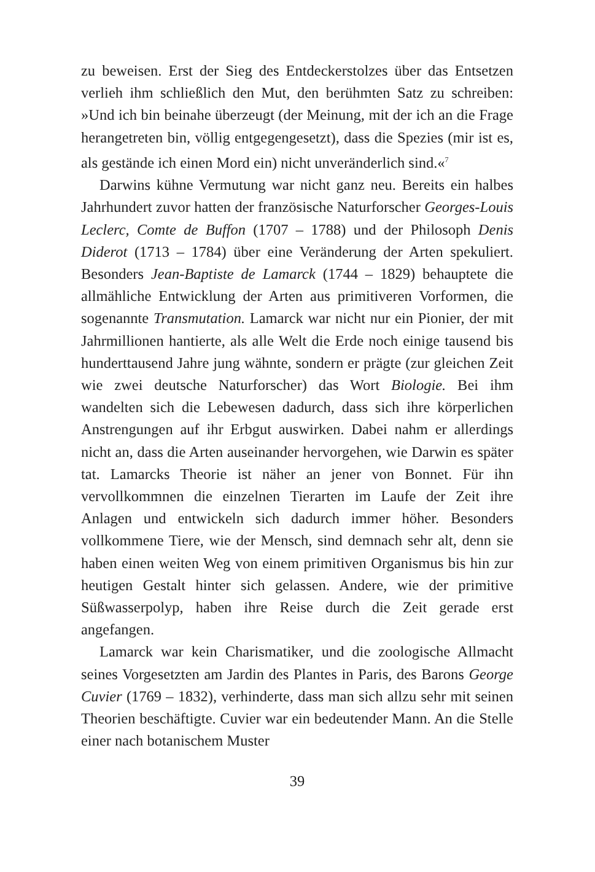zu beweisen. Erst der Sieg des Entdeckerstolzes über das Entsetzen verlieh ihm schließlich den Mut, den berühmten Satz zu schreiben: »Und ich bin beinahe überzeugt (der Meinung, mit der ich an die Frage herangetreten bin, völlig entgegengesetzt), dass die Spezies (mir ist es, als gestände ich einen Mord ein) nicht unveränderlich sind.«<sup>7</sup>
Darwins kühne Vermutung war nicht ganz neu. Bereits ein halbes Jahrhundert zuvor hatten der französische Naturforscher Georges-Louis Leclerc, Comte de Buffon (1707 – 1788) und der Philosoph Denis Diderot (1713 – 1784) über eine Veränderung der Arten spekuliert. Besonders Jean-Baptiste de Lamarck (1744 – 1829) behauptete die allmähliche Entwicklung der Arten aus primitiveren Vorformen, die sogenannte Transmutation. Lamarck war nicht nur ein Pionier, der mit Jahrmillionen hantierte, als alle Welt die Erde noch einige tausend bis hunderttausend Jahre jung wähnte, sondern er prägte (zur gleichen Zeit wie zwei deutsche Naturforscher) das Wort Biologie. Bei ihm wandelten sich die Lebewesen dadurch, dass sich ihre körperlichen Anstrengungen auf ihr Erbgut auswirken. Dabei nahm er allerdings nicht an, dass die Arten auseinander hervorgehen, wie Darwin es später tat. Lamarcks Theorie ist näher an jener von Bonnet. Für ihn vervollkommnen die einzelnen Tierarten im Laufe der Zeit ihre Anlagen und entwickeln sich dadurch immer höher. Besonders vollkommene Tiere, wie der Mensch, sind demnach sehr alt, denn sie haben einen weiten Weg von einem primitiven Organismus bis hin zur heutigen Gestalt hinter sich gelassen. Andere, wie der primitive Süßwasserpolyp, haben ihre Reise durch die Zeit gerade erst angefangen.
Lamarck war kein Charismatiker, und die zoologische Allmacht seines Vorgesetzten am Jardin des Plantes in Paris, des Barons George Cuvier (1769 – 1832), verhinderte, dass man sich allzu sehr mit seinen Theorien beschäftigte. Cuvier war ein bedeutender Mann. An die Stelle einer nach botanischem Muster
39